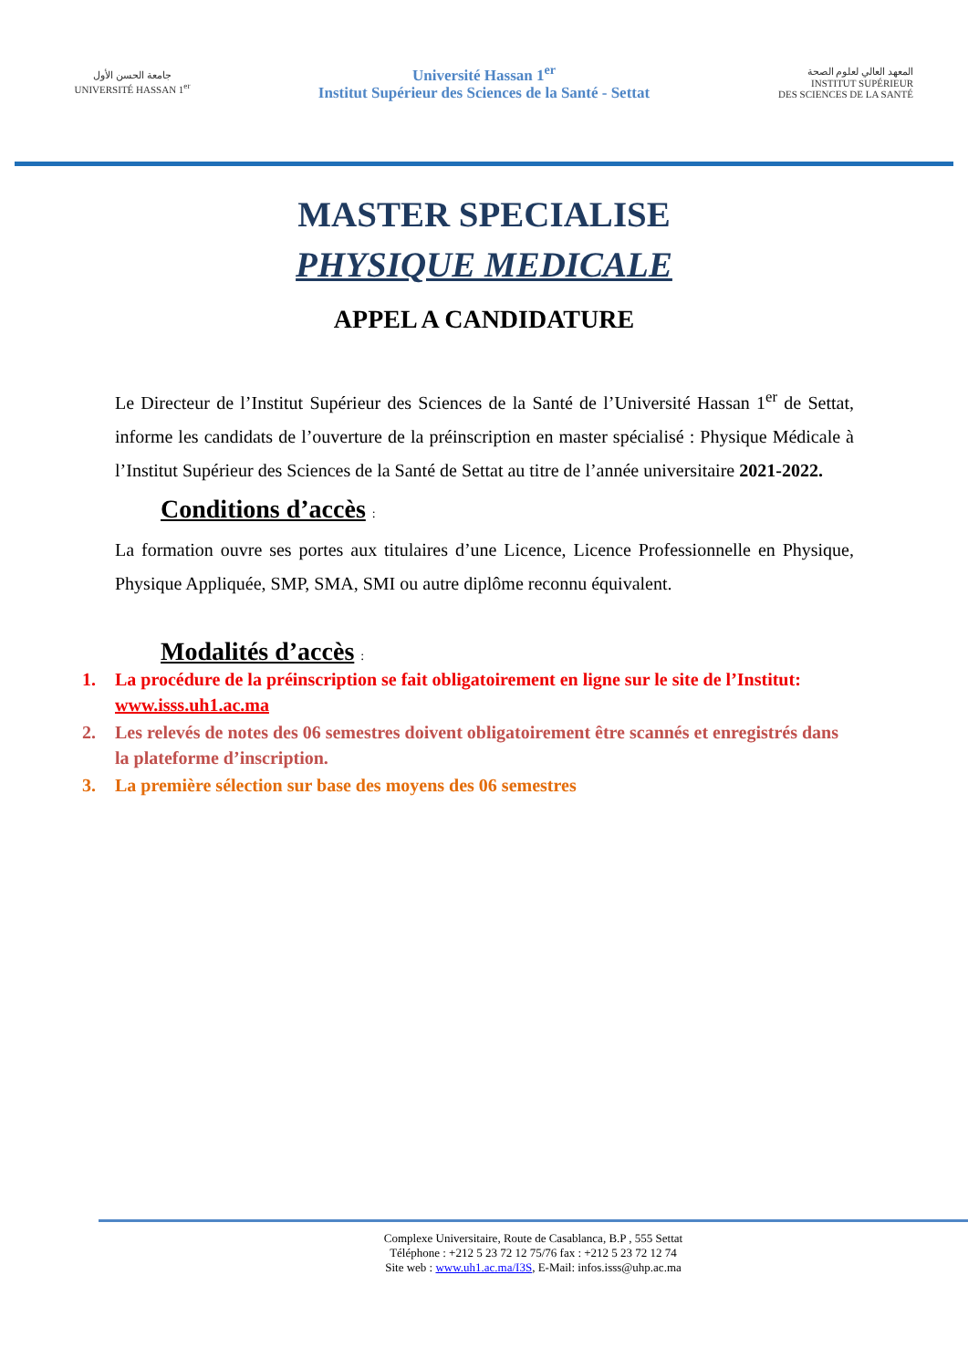جامعة الحسن الأول
UNIVERSITÉ HASSAN 1<sup>er</sup>
Université Hassan 1<sup>er</sup>
Institut Supérieur des Sciences de la Santé - Settat
المعهد العالي لعلوم الصحة
INSTITUT SUPÉRIEUR
DES SCIENCES DE LA SANTÉ
MASTER SPECIALISE
PHYSIQUE MEDICALE
APPEL A CANDIDATURE
Le Directeur de l’Institut Supérieur des Sciences de la Santé de l’Université Hassan 1<sup>er</sup> de Settat, informe les candidats de l’ouverture de la préinscription en master spécialisé : Physique Médicale à l’Institut Supérieur des Sciences de la Santé de Settat au titre de l’année universitaire 2021-2022.
Conditions d’accès :
La formation ouvre ses portes aux titulaires d’une Licence, Licence Professionnelle en Physique, Physique Appliquée, SMP, SMA, SMI ou autre diplôme reconnu équivalent.
Modalités d’accès :
1. La procédure de la préinscription se fait obligatoirement en ligne sur le site de l’Institut: www.isss.uh1.ac.ma
2. Les relevés de notes des 06 semestres doivent obligatoirement être scannés et enregistrés dans la plateforme d’inscription.
3. La première sélection sur base des moyens des 06 semestres
Complexe Universitaire, Route de Casablanca, B.P , 555 Settat
Téléphone : +212 5 23 72 12 75/76 fax : +212 5 23 72 12 74
Site web : www.uh1.ac.ma/I3S, E-Mail: infos.isss@uhp.ac.ma